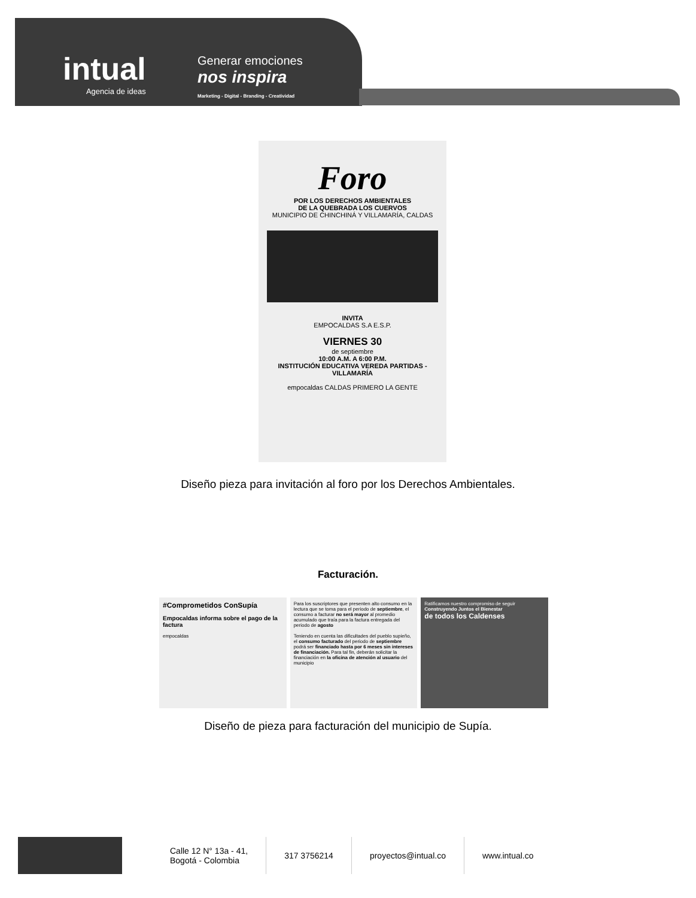intual
Agencia de ideas
Generar emociones
nos inspira
Marketing - Digital - Branding - Creatividad
Foro
POR LOS DERECHOS AMBIENTALES
DE LA QUEBRADA LOS CUERVOS
MUNICIPIO DE CHINCHINÁ Y VILLAMARÍA, CALDAS
INVITA
EMPOCALDAS S.A E.S.P.
VIERNES 30
de septiembre
10:00 A.M. A 6:00 P.M.
INSTITUCIÓN EDUCATIVA VEREDA PARTIDAS - VILLAMARÍA
empocaldas CALDAS PRIMERO LA GENTE
Diseño pieza para invitación al foro por los Derechos Ambientales.
Facturación.
#Comprometidos ConSupía
Empocaldas informa sobre el pago de la factura
empocaldas
Para los suscriptores que presenten alto consumo en la lectura que se toma para el periodo de septiembre, el consumo a facturar no será mayor al promedio acumulado que traía para la factura entregada del periodo de agosto
Teniendo en cuenta las dificultades del pueblo supieño, el consumo facturado del periodo de septiembre podrá ser financiado hasta por 6 meses sin intereses de financiación. Para tal fin, deberán solicitar la financiación en la oficina de atención al usuario del municipio
Ratificamos nuestro compromiso de seguir
Construyendo Juntos el Bienestar
de todos los Caldenses
Diseño de pieza para facturación del municipio de Supía.
Calle 12 N° 13a - 41,
Bogotá - Colombia
317 3756214 proyectos@intual.co www.intual.co